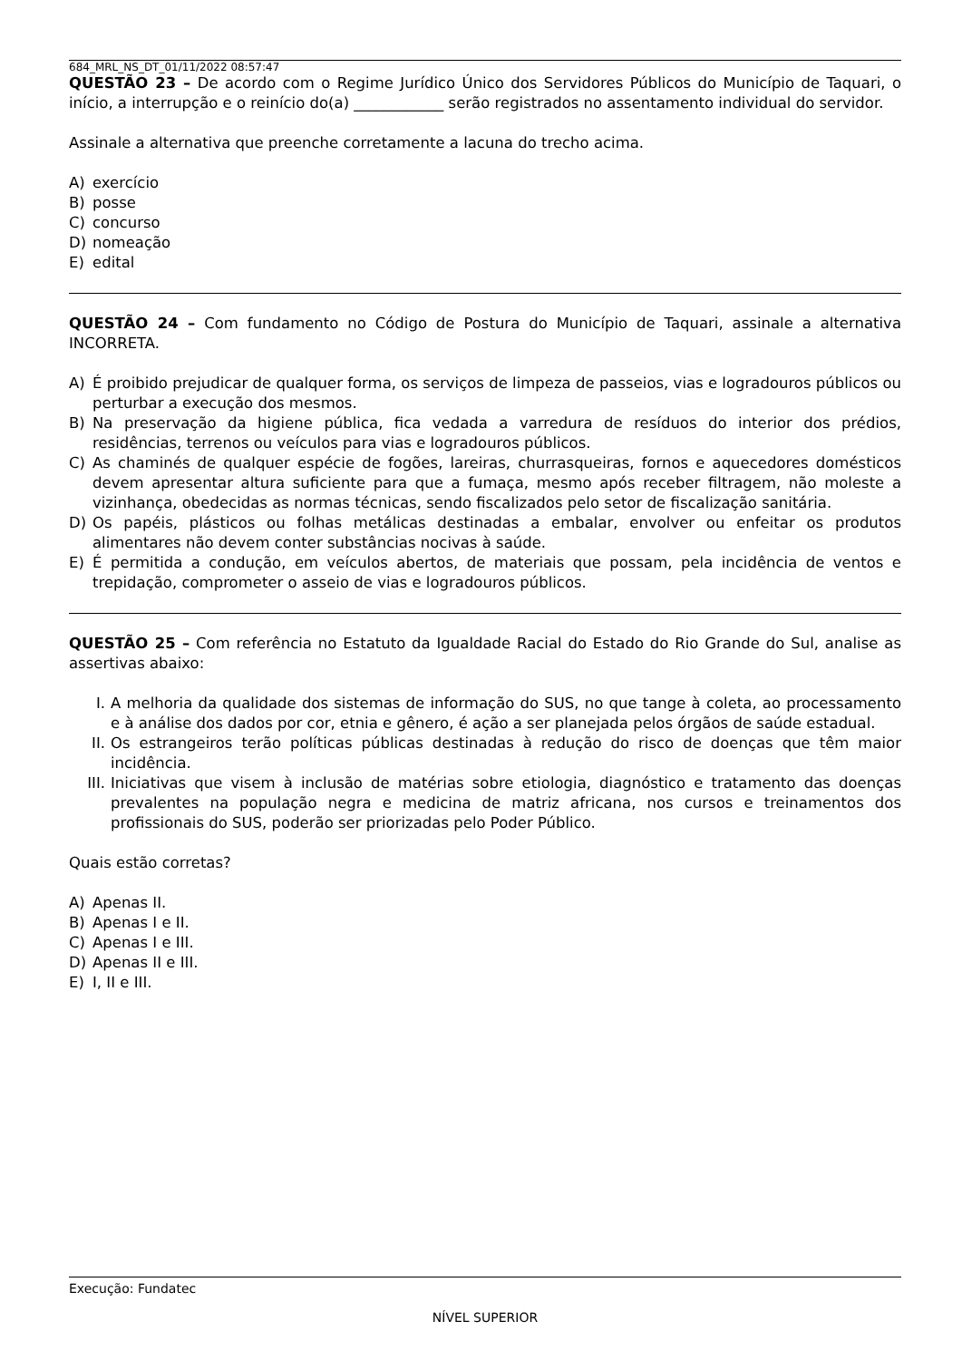684_MRL_NS_DT_01/11/2022 08:57:47
QUESTÃO 23 – De acordo com o Regime Jurídico Único dos Servidores Públicos do Município de Taquari, o início, a interrupção e o reinício do(a) ____________ serão registrados no assentamento individual do servidor.
Assinale a alternativa que preenche corretamente a lacuna do trecho acima.
A) exercício
B) posse
C) concurso
D) nomeação
E) edital
QUESTÃO 24 – Com fundamento no Código de Postura do Município de Taquari, assinale a alternativa INCORRETA.
A) É proibido prejudicar de qualquer forma, os serviços de limpeza de passeios, vias e logradouros públicos ou perturbar a execução dos mesmos.
B) Na preservação da higiene pública, fica vedada a varredura de resíduos do interior dos prédios, residências, terrenos ou veículos para vias e logradouros públicos.
C) As chaminés de qualquer espécie de fogões, lareiras, churrasqueiras, fornos e aquecedores domésticos devem apresentar altura suficiente para que a fumaça, mesmo após receber filtragem, não moleste a vizinhança, obedecidas as normas técnicas, sendo fiscalizados pelo setor de fiscalização sanitária.
D) Os papéis, plásticos ou folhas metálicas destinadas a embalar, envolver ou enfeitar os produtos alimentares não devem conter substâncias nocivas à saúde.
E) É permitida a condução, em veículos abertos, de materiais que possam, pela incidência de ventos e trepidação, comprometer o asseio de vias e logradouros públicos.
QUESTÃO 25 – Com referência no Estatuto da Igualdade Racial do Estado do Rio Grande do Sul, analise as assertivas abaixo:
I. A melhoria da qualidade dos sistemas de informação do SUS, no que tange à coleta, ao processamento e à análise dos dados por cor, etnia e gênero, é ação a ser planejada pelos órgãos de saúde estadual.
II. Os estrangeiros terão políticas públicas destinadas à redução do risco de doenças que têm maior incidência.
III. Iniciativas que visem à inclusão de matérias sobre etiologia, diagnóstico e tratamento das doenças prevalentes na população negra e medicina de matriz africana, nos cursos e treinamentos dos profissionais do SUS, poderão ser priorizadas pelo Poder Público.
Quais estão corretas?
A) Apenas II.
B) Apenas I e II.
C) Apenas I e III.
D) Apenas II e III.
E) I, II e III.
Execução: Fundatec
NÍVEL SUPERIOR